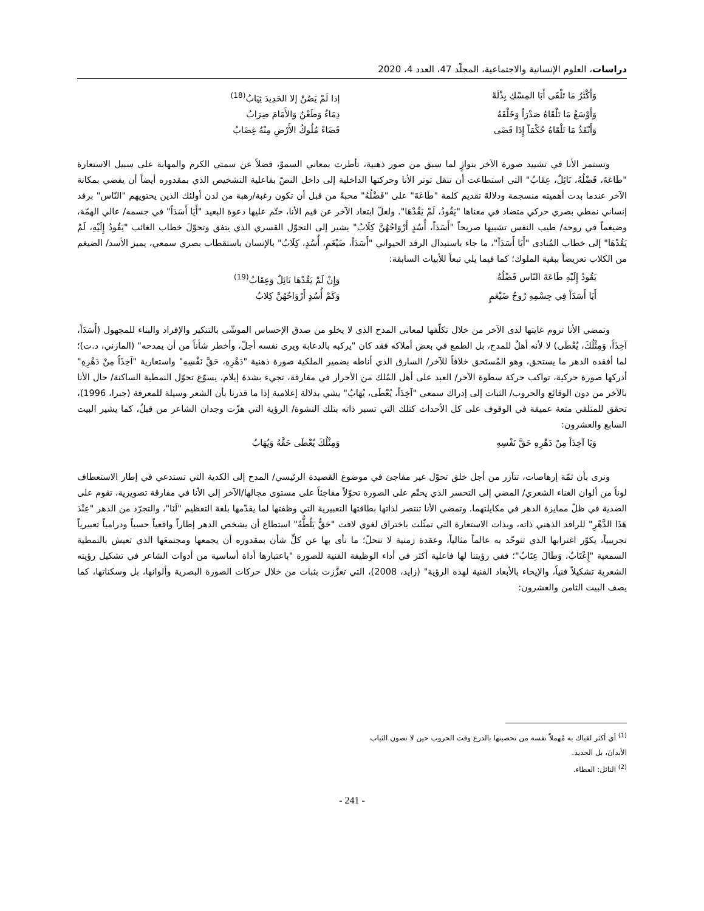دراسات، العلوم الإنسانية والاجتماعية، المجلّد 47، العدد 4، 2020
وَأَكْثَرُ مَا تَلْقَى أَبَا المِسْكِ بِذْلَةً
إذا لَمْ يَصُنْ إلا الحَدِيدَ ثِيَابُ<sup>(18)</sup>
وَأَوْسَعُ مَا تَلْقَاهُ صَدْرَاً وَخَلْفَهُ
دِمَاءٌ وَطَعْنٌ وَالأَمَامَ ضِرَابُ
وَأَنْفَذُ مَا تَلْقَاهُ حُكْمَاً إِذَا قَضَى
قَضَاءً مُلُوكُ الأَرْضِ مِنْهُ غِضَابُ
وتستمر الأنا في تشييد صورة الآخر بتوازٍ لما سبق من صور ذهنية، تأطرت بمعاني السموّ، فضلاً عن سمتي الكرم والمهابة على سبيل الاستعارة "طَاعَةَ، فَضْلُهُ، نَائِلٌ، عِقَابُ" التي استطاعت أن تنقل توتر الأنا وحركتها الداخلية إلى داخل النصّ بفاعلية التشخيص الذي بمقدوره أيضاً أن يفضي بمكانة الآخر عندما بدت أهميته منسجمة ودلالةَ تقديم كلمة "طَاعَةَ" على "فَضْلُهُ" محبةً من قبل أن تكون رغبة/رهبة من لدن أولئك الذين يحتويهم "النّاس" برفد إنساني نمطي بصري حركي متضاد في معناها "يَقُودُ، لَمْ يَقُدْهَا". ولعلّ ابتعاد الآخر عن قيم الأنا، حتّم عليها دعوة البعيد "أَيَا أَسَدَاً" في جسمه/ عالي الهمّة، وضيغماً في روحه/ طيب النفس تشبيها صريحاً "أَسَدَاً، أُسُدٍ أَرْوَاحُهُنَّ كِلَابُ" يشير إلى التحوّل القسري الذي يتفق وتحوّلَ خطاب الغائب "يَقُودُ إِلَيْهِ، لَمْ يَقُدْهَا" إلى خطاب المُنادى "أَيَا أَسَدَاً"، ما جاء باستبدال الرفد الحيواني "أَسَدَاً، ضَيْغَمٍ، أُسُدٍ، كِلَابُ" بالإنسان باستقطاب بصري سمعي، يميز الأسد/ الضيغم من الكلاب تعريضاً ببقية الملوك؛ كما فيما يلي تبعاً للأبيات السابقة:
يَقُودُ إِلَيْهِ طَاعَةَ النّاس فَضْلُهُ
وَإِنْ لَمْ يَقُدْهَا نَائِلٌ وَعِقَابُ<sup>(19)</sup>
أَيَا أَسَدَاً فِي جِسْمِهِ رُوحُ ضَيْغَمٍ
وَكَمْ أُسُدٍ أَرْوَاحُهُنَّ كِلابُ
وتمضي الأنا تروم غايتها لدى الآخر من خلال تكلّفها لمعاني المدح الذي لا يخلو من صدق الإحساس الموشّى بالتنكير والإفراد والبناء للمجهول (أَسَدَاً، آخِذَاً، وَمِثْلُكَ، يُعْطَى) لا لأنه أهلٌ للمدح، بل الطمع في بعض أملاكه فقد كان "يركبه بالدعابة ويرى نفسه أجلّ، وأخطر شأناً من أن يمدحه" (المازني، د.ت)؛ لما أفقده الدهر ما يستحق، وهو المُستَحق خلافاً للآخر/ السارق الذي أناطه بضمير الملكية صورة ذهنية "دَهْرِهِ، حَقَّ نَفْسِهِ" واستعارية "آخِذَاً مِنْ دَهْرِهِ" أدركها صورة حركية، تواكب حركة سطوة الآخر/ العبد على أهل المُلك من الأحرار في مفارقة، تجيء بشدة إيلام، يسوّغ تحوّل النمطية الساكنة/ حال الأنا بالآخر من دون الوقائع والحروب/ الثبات إلى إدراك سمعي "آخِذَاً، يُعْطَى، يُهَابُ" يشي بدلالة إعلامية إذا ما قدرنا بأن الشعر وسيلة للمعرفة (جبرا، 1996)، تحقق للمتلقي متعة عميقة في الوقوف على كل الأحداث كتلك التي تسبر ذاته بتلك النشوة/ الرؤية التي هزّت وجدان الشاعر من قبلُ، كما يشير البيت السابع والعشرون:
وَيَا آخِذَاً مِنْ دَهْرِهِ حَقَّ نَفْسِهِ
وَمِثْلُكَ يُعْطَى حَقَّهُ وَيُهَابُ
ونرى بأن ثمّة إرهاصات، تتآزر من أجل خلق تحوّل غير مفاجئ في موضوع القصيدة الرئيسي/ المدح إلى الكدية التي تستدعي في إطار الاستعطاف لوناً من ألوان الغناء الشعري/ المضي إلى التحسر الذي يحتّم على الصورة تحوّلاً مفاجئاً على مستوى مجالها/الآخر إلى الأنا في مفارقة تصويرية، تقوم على الضدية في ظلّ ممايزة الدهر في مكايلتهما. وتمضي الأنا تنتصر لذاتها بطاقتها التعبيرية التي وظفتها لما يقدّمها بلغة التعظيم "لَنَا"، والتجرّد من الدهر "عِنْدَ هَذَا الدَّهْرِ" للرافد الذهني ذاته، وبذات الاستعارة التي تمثّلت باختراق لغوي لافت "حَقٌّ يَلُطُّهُ" استطاع أن يشخص الدهر إطاراً واقعياً حسياً ودرامياً تعبيرياً تجريبياً، يكوّر اغترابها الذي تتوحّد به عالماً مثالياً، وعقدة زمنية لا تنحلّ؛ ما نأى بها عن كلِّ شأن بمقدوره أن يجمعها ومجتمعَها الذي تعيش بالنمطية السمعية "إِعْتَابٌ، وَطَالَ عِتَابُ"؛ ففي رؤيتنا لها فاعلية أكثر في أداء الوظيفة الفنية للصورة "باعتبارها أداة أساسية من أدوات الشاعر في تشكيل رؤيته الشعرية تشكيلاً فنياً، والإيحاء بالأبعاد الفنية لهذه الرؤية" (زايد، 2008)، التي تعزَّزت بثبات من خلال حركات الصورة البصرية وألوانها، بل وسكناتها، كما يصف البيت الثامن والعشرون:
<sup>(1)</sup> أي أكثر لقياك به مُهملاً نفسه من تحصينها بالدرع وقت الحروب حين لا تصون الثياب
الأبدانَ، بل الحديد.
<sup>(2)</sup> النائل: العطاء.
- 241 -